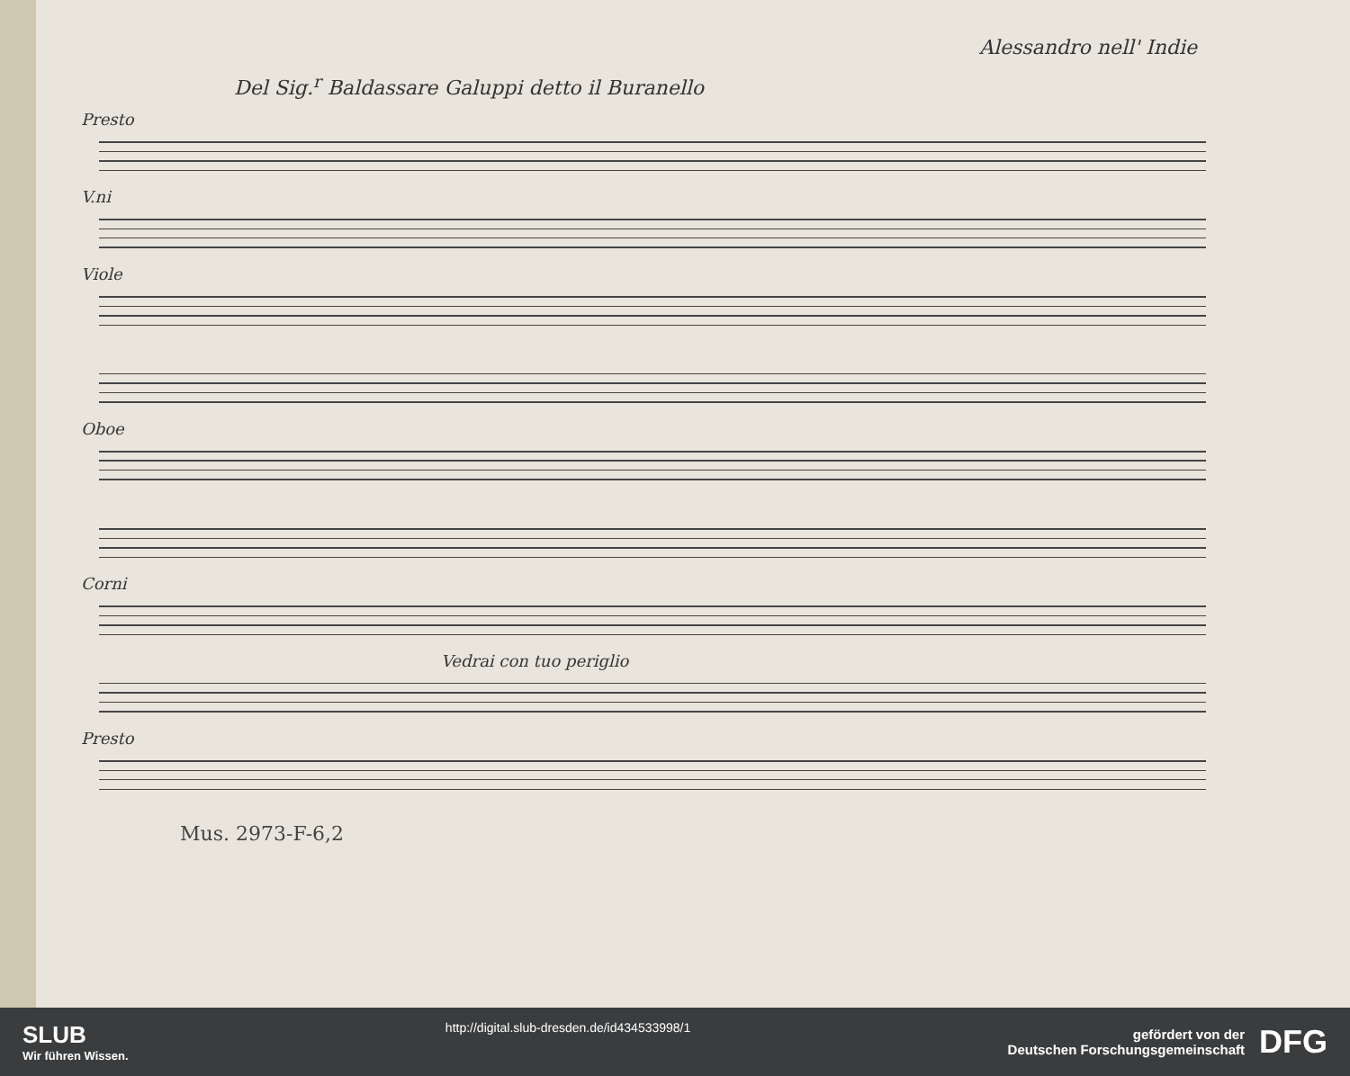Del Sig.<sup>r</sup> Baldassare Galuppi detto il Buranello Alessandro nell' Indie
Presto
V.ni
Viole
Oboe
Corni
Vedrai con tuo periglio
Presto
Mus. 2973-F-6,2
SLUB
Wir führen Wissen.
http://digital.slub-dresden.de/id434533998/1
gefördert von der
Deutschen Forschungsgemeinschaft DFG